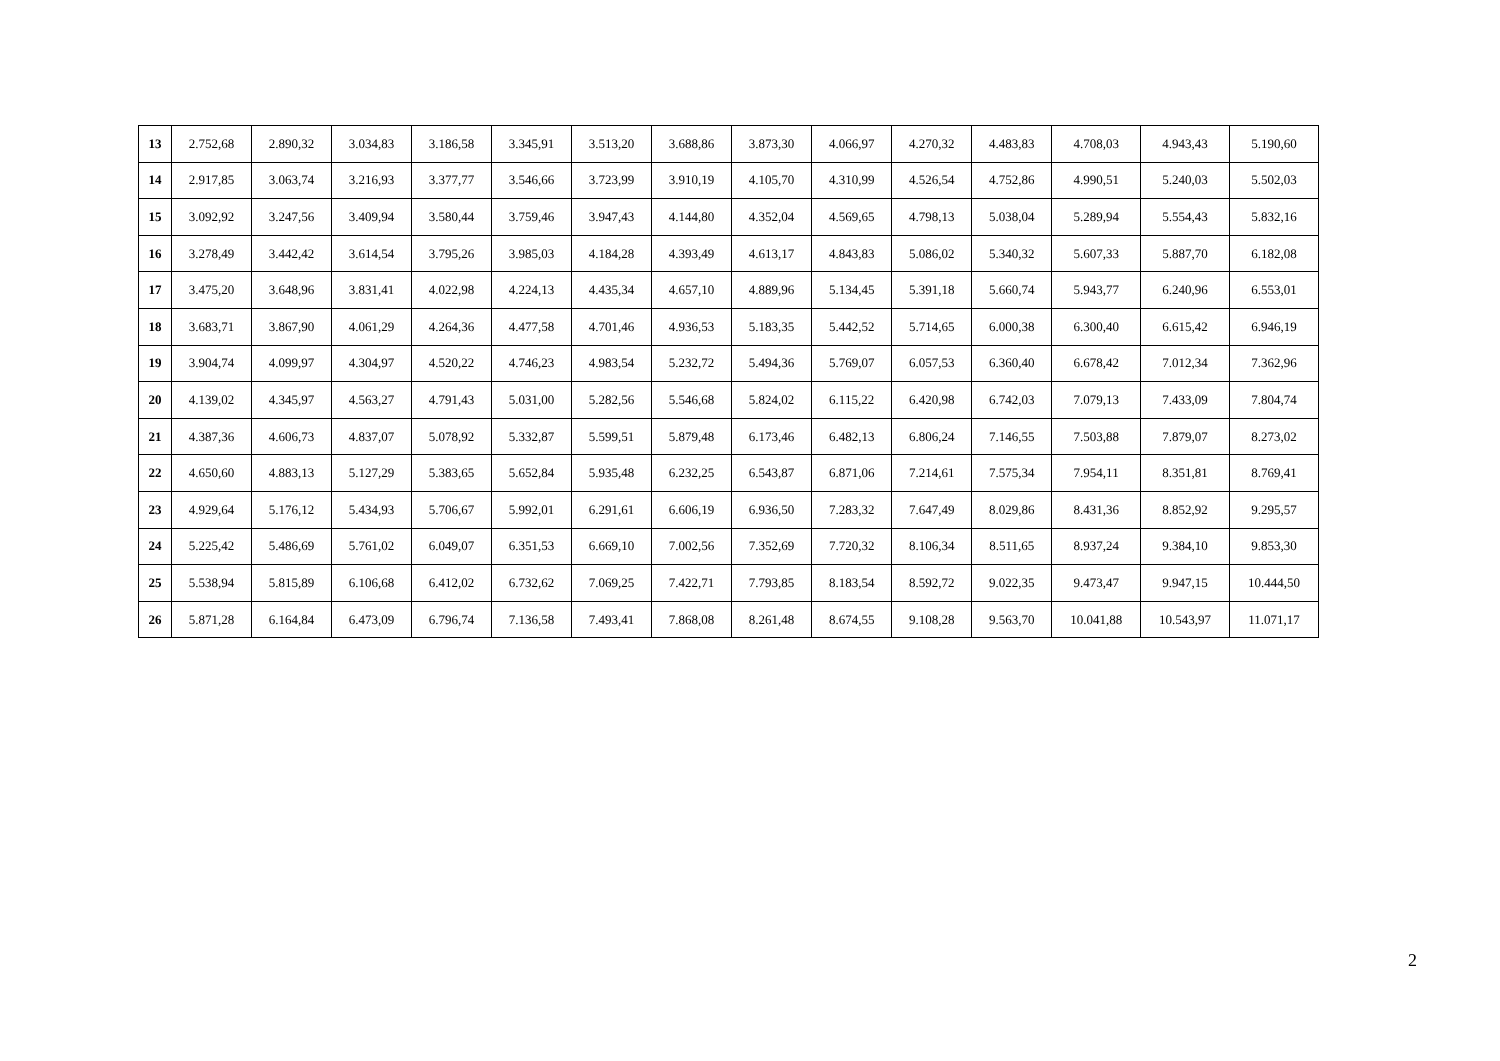| 13 | 2.752,68 | 2.890,32 | 3.034,83 | 3.186,58 | 3.345,91 | 3.513,20 | 3.688,86 | 3.873,30 | 4.066,97 | 4.270,32 | 4.483,83 | 4.708,03 | 4.943,43 | 5.190,60 |
| 14 | 2.917,85 | 3.063,74 | 3.216,93 | 3.377,77 | 3.546,66 | 3.723,99 | 3.910,19 | 4.105,70 | 4.310,99 | 4.526,54 | 4.752,86 | 4.990,51 | 5.240,03 | 5.502,03 |
| 15 | 3.092,92 | 3.247,56 | 3.409,94 | 3.580,44 | 3.759,46 | 3.947,43 | 4.144,80 | 4.352,04 | 4.569,65 | 4.798,13 | 5.038,04 | 5.289,94 | 5.554,43 | 5.832,16 |
| 16 | 3.278,49 | 3.442,42 | 3.614,54 | 3.795,26 | 3.985,03 | 4.184,28 | 4.393,49 | 4.613,17 | 4.843,83 | 5.086,02 | 5.340,32 | 5.607,33 | 5.887,70 | 6.182,08 |
| 17 | 3.475,20 | 3.648,96 | 3.831,41 | 4.022,98 | 4.224,13 | 4.435,34 | 4.657,10 | 4.889,96 | 5.134,45 | 5.391,18 | 5.660,74 | 5.943,77 | 6.240,96 | 6.553,01 |
| 18 | 3.683,71 | 3.867,90 | 4.061,29 | 4.264,36 | 4.477,58 | 4.701,46 | 4.936,53 | 5.183,35 | 5.442,52 | 5.714,65 | 6.000,38 | 6.300,40 | 6.615,42 | 6.946,19 |
| 19 | 3.904,74 | 4.099,97 | 4.304,97 | 4.520,22 | 4.746,23 | 4.983,54 | 5.232,72 | 5.494,36 | 5.769,07 | 6.057,53 | 6.360,40 | 6.678,42 | 7.012,34 | 7.362,96 |
| 20 | 4.139,02 | 4.345,97 | 4.563,27 | 4.791,43 | 5.031,00 | 5.282,56 | 5.546,68 | 5.824,02 | 6.115,22 | 6.420,98 | 6.742,03 | 7.079,13 | 7.433,09 | 7.804,74 |
| 21 | 4.387,36 | 4.606,73 | 4.837,07 | 5.078,92 | 5.332,87 | 5.599,51 | 5.879,48 | 6.173,46 | 6.482,13 | 6.806,24 | 7.146,55 | 7.503,88 | 7.879,07 | 8.273,02 |
| 22 | 4.650,60 | 4.883,13 | 5.127,29 | 5.383,65 | 5.652,84 | 5.935,48 | 6.232,25 | 6.543,87 | 6.871,06 | 7.214,61 | 7.575,34 | 7.954,11 | 8.351,81 | 8.769,41 |
| 23 | 4.929,64 | 5.176,12 | 5.434,93 | 5.706,67 | 5.992,01 | 6.291,61 | 6.606,19 | 6.936,50 | 7.283,32 | 7.647,49 | 8.029,86 | 8.431,36 | 8.852,92 | 9.295,57 |
| 24 | 5.225,42 | 5.486,69 | 5.761,02 | 6.049,07 | 6.351,53 | 6.669,10 | 7.002,56 | 7.352,69 | 7.720,32 | 8.106,34 | 8.511,65 | 8.937,24 | 9.384,10 | 9.853,30 |
| 25 | 5.538,94 | 5.815,89 | 6.106,68 | 6.412,02 | 6.732,62 | 7.069,25 | 7.422,71 | 7.793,85 | 8.183,54 | 8.592,72 | 9.022,35 | 9.473,47 | 9.947,15 | 10.444,50 |
| 26 | 5.871,28 | 6.164,84 | 6.473,09 | 6.796,74 | 7.136,58 | 7.493,41 | 7.868,08 | 8.261,48 | 8.674,55 | 9.108,28 | 9.563,70 | 10.041,88 | 10.543,97 | 11.071,17 |
2